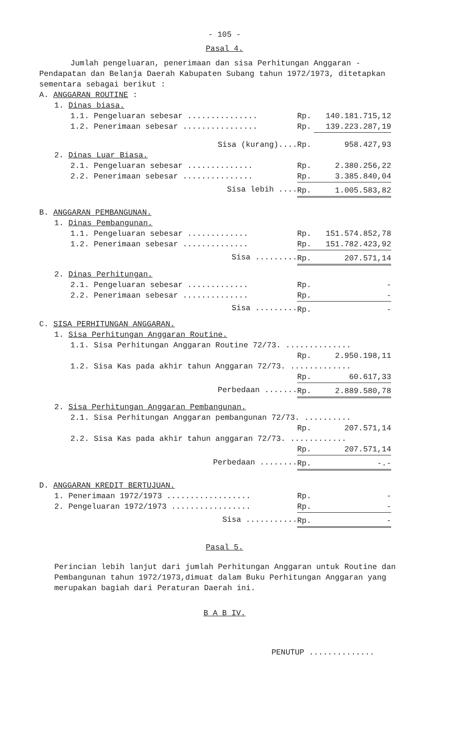- 105 -
Pasal 4.
Jumlah pengeluaran, penerimaan dan sisa Perhitungan Anggaran - Pendapatan dan Belanja Daerah Kabupaten Subang tahun 1972/1973, ditetapkan sementara sebagai berikut :
| A. ANGGARAN ROUTINE : | | | |
| 1. Dinas biasa. | | | |
| 1.1. Pengeluaran sebesar ............... | Rp. | 140.181.715,12 | |
| 1.2. Penerimaan sebesar ................ | Rp. | 139.223.287,19 | |
| Sisa (kurang).... | Rp. | 958.427,93 | |
| 2. Dinas Luar Biasa. | | | |
| 2.1. Pengeluaran sebesar .............. | Rp. | 2.380.256,22 | |
| 2.2. Penerimaan sebesar ............... | Rp. | 3.385.840,04 | |
| Sisa lebih .... | Rp. | 1.005.583,82 | |
| B. ANGGARAN PEMBANGUNAN. | | | |
| 1. Dinas Pembangunan. | | | |
| 1.1. Pengeluaran sebesar ............. | Rp. | 151.574.852,78 | |
| 1.2. Penerimaan sebesar .............. | Rp. | 151.782.423,92 | |
| Sisa ......... | Rp. | 207.571,14 | |
| 2. Dinas Perhitungan. | | | |
| 2.1. Pengeluaran sebesar ............. | Rp. | - | |
| 2.2. Penerimaan sebesar .............. | Rp. | - | |
| Sisa ......... | Rp. | - | |
| C. SISA PERHITUNGAN ANGGARAN. | | | |
| 1. Sisa Perhitungan Anggaran Routine. | | | |
| 1.1. Sisa Perhitungan Anggaran Routine 72/73. .............. | | | |
| | Rp. | 2.950.198,11 | |
| 1.2. Sisa Kas pada akhir tahun Anggaran 72/73. ............. | | | |
| | Rp. | 60.617,33 | |
| Perbedaan ....... | Rp. | 2.889.580,78 | |
| 2. Sisa Perhitungan Anggaran Pembangunan. | | | |
| 2.1. Sisa Perhitungan Anggaran pembangunan 72/73. .......... | | | |
| | Rp. | 207.571,14 | |
| 2.2. Sisa Kas pada akhir tahun anggaran 72/73. ............ | | | |
| | Rp. | 207.571,14 | |
| Perbedaan ........ | Rp. | -.- | |
| D. ANGGARAN KREDIT BERTUJUAN. | | | |
| 1. Penerimaan 1972/1973 .................. | Rp. | - | |
| 2. Pengeluaran 1972/1973 ................. | Rp. | - | |
| Sisa ........... | Rp. | - | |
Pasal 5.
Perincian lebih lanjut dari jumlah Perhitungan Anggaran untuk Routine dan Pembangunan tahun 1972/1973,dimuat dalam Buku Perhitungan Anggaran yang merupakan bagiah dari Peraturan Daerah ini.
B A B IV.
PENUTUP ..............